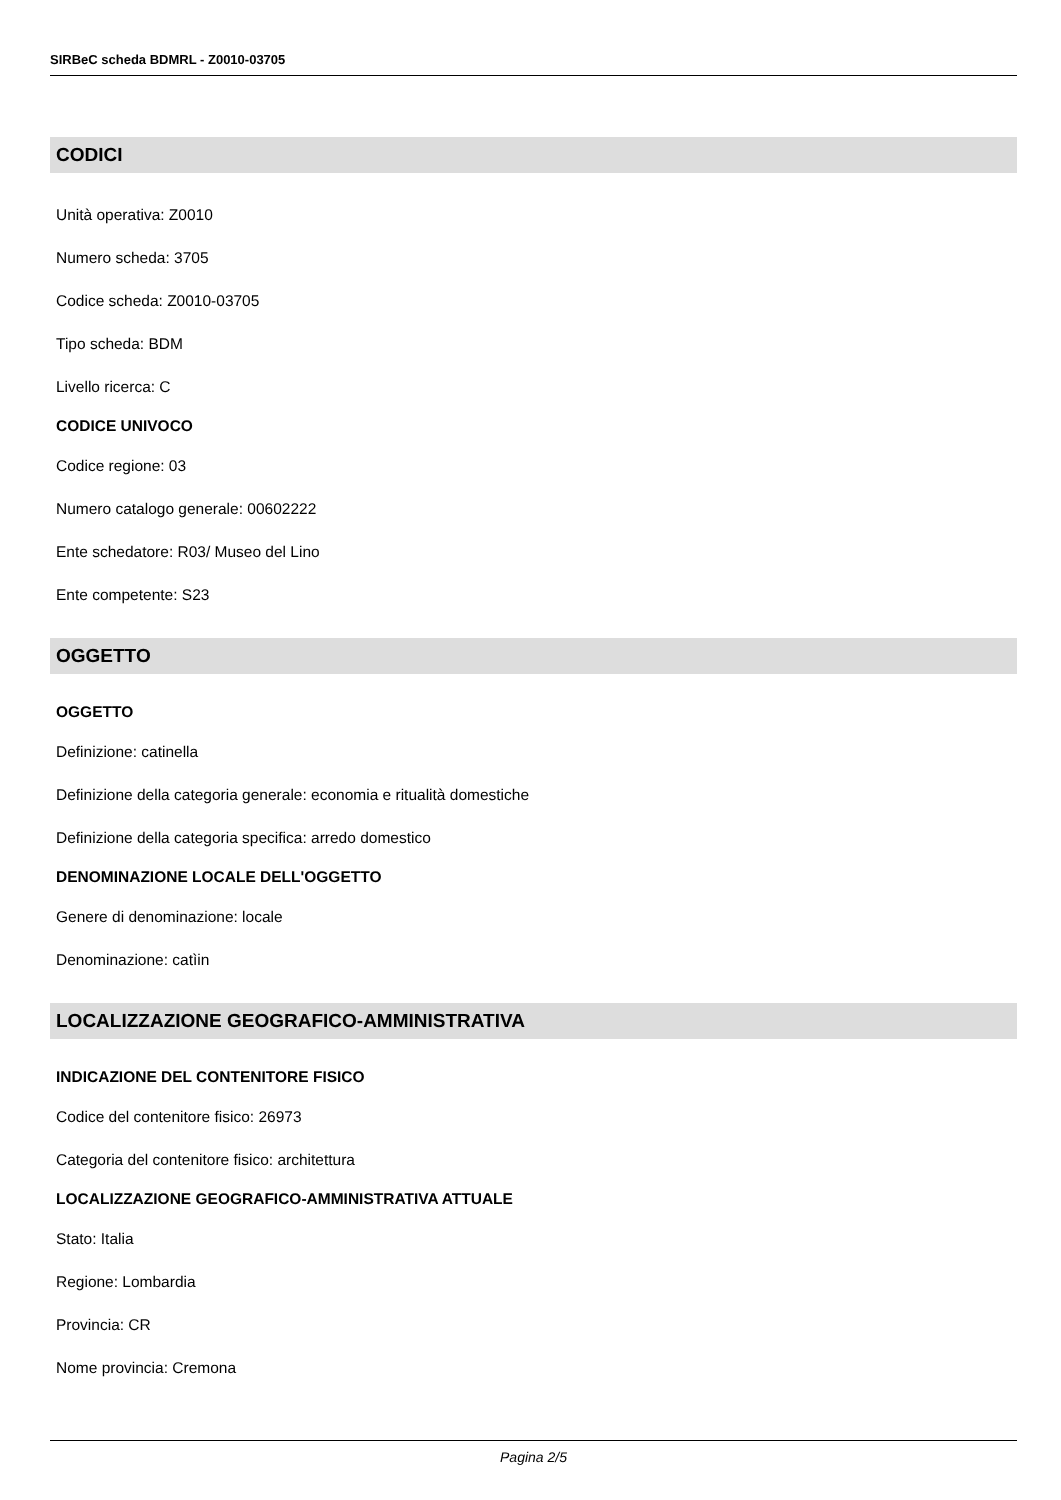SIRBeC scheda BDMRL - Z0010-03705
CODICI
Unità operativa: Z0010
Numero scheda: 3705
Codice scheda: Z0010-03705
Tipo scheda: BDM
Livello ricerca: C
CODICE UNIVOCO
Codice regione: 03
Numero catalogo generale: 00602222
Ente schedatore: R03/ Museo del Lino
Ente competente: S23
OGGETTO
OGGETTO
Definizione: catinella
Definizione della categoria generale: economia e ritualità domestiche
Definizione della categoria specifica: arredo domestico
DENOMINAZIONE LOCALE DELL'OGGETTO
Genere di denominazione: locale
Denominazione: catìin
LOCALIZZAZIONE GEOGRAFICO-AMMINISTRATIVA
INDICAZIONE DEL CONTENITORE FISICO
Codice del contenitore fisico: 26973
Categoria del contenitore fisico: architettura
LOCALIZZAZIONE GEOGRAFICO-AMMINISTRATIVA ATTUALE
Stato: Italia
Regione: Lombardia
Provincia: CR
Nome provincia: Cremona
Pagina 2/5